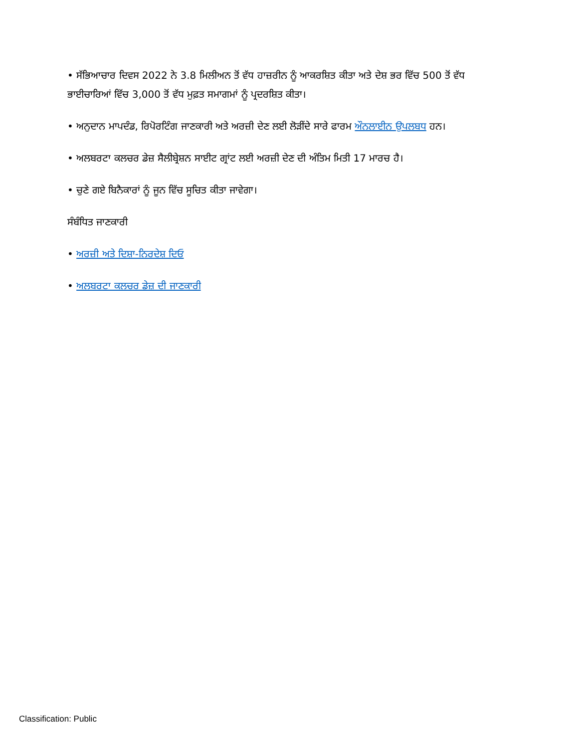• ਸੱਭਿਆਚਾਰ ਦਿਵਸ 2022 ਨੇ 3.8 ਮਿਲੀਅਨ ਤੋਂ ਵੱਧ ਹਾਜ਼ਰੀਨ ਨੂੰ ਆਕਰਸ਼ਿਤ ਕੀਤਾ ਅਤੇ ਦੇਸ਼ ਭਰ ਵਿੱਚ 500 ਤੋਂ ਵੱਧ ਭਾਈਚਾਰਿਆਂ ਵਿੱਚ 3,000 ਤੋਂ ਵੱਧ ਮੁਫ਼ਤ ਸਮਾਗਮਾਂ ਨੂੰ ਪ੍ਰਦਰਸ਼ਿਤ ਕੀਤਾ।
• ਅਨੁਦਾਨ ਮਾਪਦੰਡ, ਰਿਪੋਰਟਿੰਗ ਜਾਣਕਾਰੀ ਅਤੇ ਅਰਜ਼ੀ ਦੇਣ ਲਈ ਲੋੜੀਂਦੇ ਸਾਰੇ ਫਾਰਮ ਔਨਲਾਈਨ ਉਪਲਬਧ ਹਨ।
• ਅਲਬਰਟਾ ਕਲਚਰ ਡੇਜ਼ ਸੈਲੀਬ੍ਰੇਸ਼ਨ ਸਾਈਟ ਗ੍ਰਾਂਟ ਲਈ ਅਰਜ਼ੀ ਦੇਣ ਦੀ ਅੰਤਿਮ ਮਿਤੀ 17 ਮਾਰਚ ਹੈ।
• ਚੁਣੇ ਗਏ ਬਿਨੈਕਾਰਾਂ ਨੂੰ ਜੂਨ ਵਿੱਚ ਸੂਚਿਤ ਕੀਤਾ ਜਾਵੇਗਾ।
ਸੰਬੰਧਿਤ ਜਾਣਕਾਰੀ
• ਅਰਜ਼ੀ ਅਤੇ ਦਿਸ਼ਾ-ਨਿਰਦੇਸ਼ ਦਿਓ
• ਅਲਬਰਟਾ ਕਲਚਰ ਡੇਜ਼ ਦੀ ਜਾਣਕਾਰੀ
Classification: Public